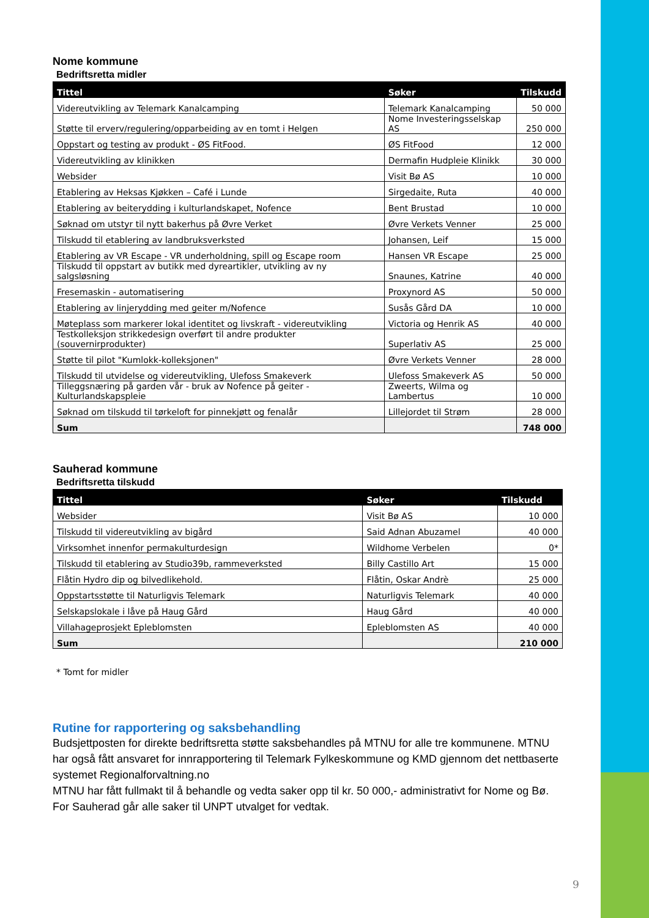Nome kommune
Bedriftsretta midler
| Tittel | Søker | Tilskudd |
| --- | --- | --- |
| Videreutvikling av Telemark Kanalcamping | Telemark Kanalcamping | 50 000 |
| Støtte til erverv/regulering/opparbeiding av en tomt i Helgen | Nome Investeringsselskap AS | 250 000 |
| Oppstart og testing av produkt - ØS FitFood. | ØS FitFood | 12 000 |
| Videreutvikling av klinikken | Dermafin Hudpleie Klinikk | 30 000 |
| Websider | Visit Bø AS | 10 000 |
| Etablering av Heksas Kjøkken – Café i Lunde | Sirgedaite, Ruta | 40 000 |
| Etablering av beiterydding i kulturlandskapet, Nofence | Bent Brustad | 10 000 |
| Søknad om utstyr til nytt bakerhus på Øvre Verket | Øvre Verkets Venner | 25 000 |
| Tilskudd til etablering av landbruksverksted | Johansen, Leif | 15 000 |
| Etablering av VR Escape - VR underholdning, spill og Escape room | Hansen VR Escape | 25 000 |
| Tilskudd til oppstart av butikk med dyreartikler, utvikling av ny salgsløsning | Snaunes, Katrine | 40 000 |
| Fresemaskin - automatisering | Proxynord AS | 50 000 |
| Etablering av linjerydding med geiter m/Nofence | Susås Gård DA | 10 000 |
| Møteplass som markerer lokal identitet og livskraft - videreutvikling | Victoria og Henrik AS | 40 000 |
| Testkolleksjon strikkedesign overført til andre produkter (souvernirprodukter) | Superlativ AS | 25 000 |
| Støtte til pilot "Kumlokk-kolleksjonen" | Øvre Verkets Venner | 28 000 |
| Tilskudd til utvidelse og videreutvikling, Ulefoss Smakeverk | Ulefoss Smakeverk AS | 50 000 |
| Tilleggsnæring på garden vår - bruk av Nofence på geiter - Kulturlandskapspleie | Zweerts, Wilma og Lambertus | 10 000 |
| Søknad om tilskudd til tørkeloft for pinnekjøtt og fenalår | Lillejordet til Strøm | 28 000 |
| Sum | | 748 000 |
Sauherad kommune
Bedriftsretta tilskudd
| Tittel | Søker | Tilskudd |
| --- | --- | --- |
| Websider | Visit Bø AS | 10 000 |
| Tilskudd til videreutvikling av bigård | Said Adnan Abuzamel | 40 000 |
| Virksomhet innenfor permakulturdesign | Wildhome Verbelen | 0* |
| Tilskudd til etablering av Studio39b, rammeverksted | Billy Castillo Art | 15 000 |
| Flåtin Hydro dip og bilvedlikehold. | Flåtin, Oskar Andrè | 25 000 |
| Oppstartsstøtte til Naturligvis Telemark | Naturligvis Telemark | 40 000 |
| Selskapslokale i låve på Haug Gård | Haug Gård | 40 000 |
| Villahageprosjekt Epleblomsten | Epleblomsten AS | 40 000 |
| Sum | | 210 000 |
* Tomt for midler
Rutine for rapportering og saksbehandling
Budsjettposten for direkte bedriftsretta støtte saksbehandles på MTNU for alle tre kommunene. MTNU har også fått ansvaret for innrapportering til Telemark Fylkeskommune og KMD gjennom det nettbaserte systemet Regionalforvaltning.no
MTNU har fått fullmakt til å behandle og vedta saker opp til kr. 50 000,- administrativt for Nome og Bø. For Sauherad går alle saker til UNPT utvalget for vedtak.
9